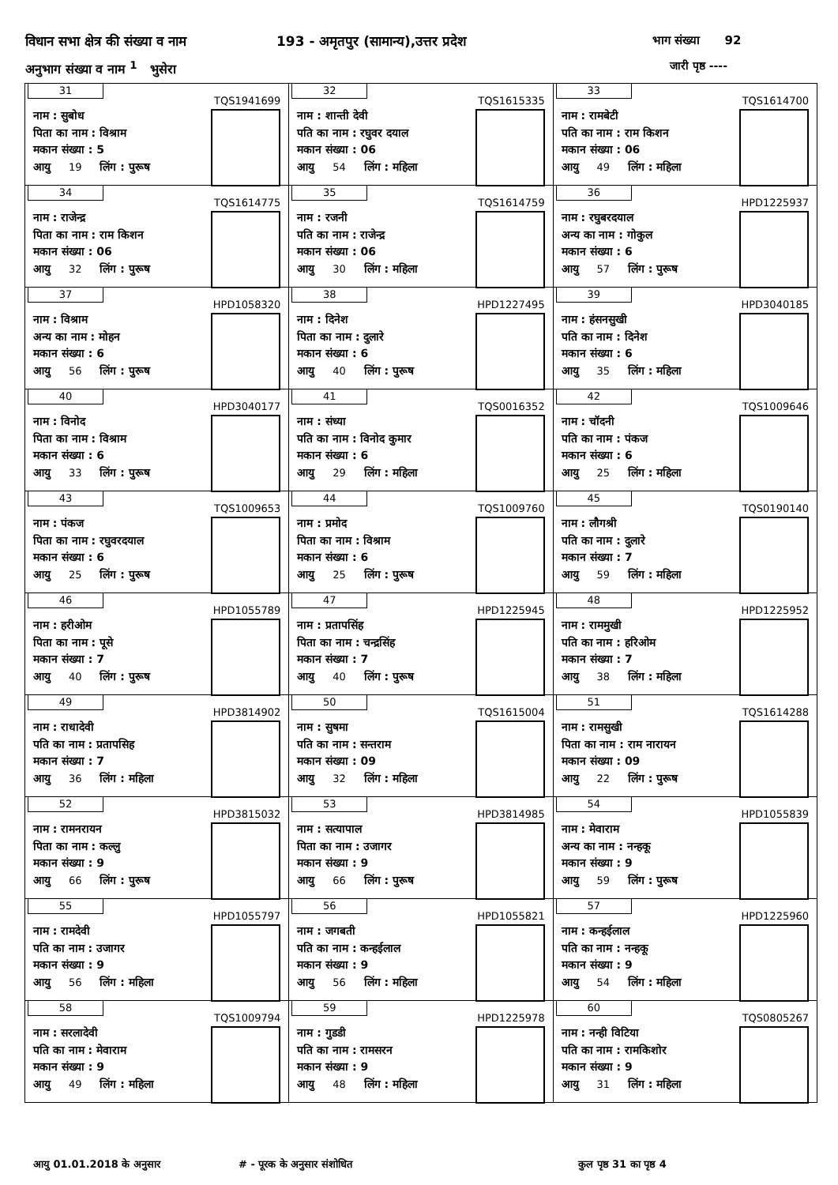विधान सभा क्षेत्र की संख्या व नाम
193 - अमृतपुर (सामान्य),उत्तर प्रदेश
भाग संख्या 92
अनुभाग संख्या व नाम <sup>1</sup> भुसेरा जारी पृष्ठ ----
| 31 TQS1941699 नाम : सुबोध पिता का नाम : विश्राम मकान संख्या : 5 आयु 19 लिंग : पुरूष | 32 TQS1615335 नाम : शान्ती देवी पति का नाम : रघुवर दयाल मकान संख्या : 06 आयु 54 लिंग : महिला | 33 TQS1614700 नाम : रामबेटी पति का नाम : राम किशन मकान संख्या : 06 आयु 49 लिंग : महिला |
| 34 TQS1614775 नाम : राजेन्द्र पिता का नाम : राम किशन मकान संख्या : 06 आयु 32 लिंग : पुरूष | 35 TQS1614759 नाम : रजनी पति का नाम : राजेन्द्र मकान संख्या : 06 आयु 30 लिंग : महिला | 36 HPD1225937 नाम : रघुबरदयाल अन्य का नाम : गोकुल मकान संख्या : 6 आयु 57 लिंग : पुरूष |
| 37 HPD1058320 नाम : विश्राम अन्य का नाम : मोहन मकान संख्या : 6 आयु 56 लिंग : पुरूष | 38 HPD1227495 नाम : दिनेश पिता का नाम : दुलारे मकान संख्या : 6 आयु 40 लिंग : पुरूष | 39 HPD3040185 नाम : हंसनसुखी पति का नाम : दिनेश मकान संख्या : 6 आयु 35 लिंग : महिला |
| 40 HPD3040177 नाम : विनोद पिता का नाम : विश्राम मकान संख्या : 6 आयु 33 लिंग : पुरूष | 41 TQS0016352 नाम : संध्या पति का नाम : विनोद कुमार मकान संख्या : 6 आयु 29 लिंग : महिला | 42 TQS1009646 नाम : चॉदनी पति का नाम : पंकज मकान संख्या : 6 आयु 25 लिंग : महिला |
| 43 TQS1009653 नाम : पंकज पिता का नाम : रघुवरदयाल मकान संख्या : 6 आयु 25 लिंग : पुरूष | 44 TQS1009760 नाम : प्रमोद पिता का नाम : विश्राम मकान संख्या : 6 आयु 25 लिंग : पुरूष | 45 TQS0190140 नाम : लौगश्री पति का नाम : दुलारे मकान संख्या : 7 आयु 59 लिंग : महिला |
| 46 HPD1055789 नाम : हरीओम पिता का नाम : पूसे मकान संख्या : 7 आयु 40 लिंग : पुरूष | 47 HPD1225945 नाम : प्रतापसिंह पिता का नाम : चन्द्रसिंह मकान संख्या : 7 आयु 40 लिंग : पुरूष | 48 HPD1225952 नाम : राममुखी पति का नाम : हरिओम मकान संख्या : 7 आयु 38 लिंग : महिला |
| 49 HPD3814902 नाम : राधादेवी पति का नाम : प्रतापसिह मकान संख्या : 7 आयु 36 लिंग : महिला | 50 TQS1615004 नाम : सुषमा पति का नाम : सन्तराम मकान संख्या : 09 आयु 32 लिंग : महिला | 51 TQS1614288 नाम : रामसुखी पिता का नाम : राम नारायन मकान संख्या : 09 आयु 22 लिंग : पुरूष |
| 52 HPD3815032 नाम : रामनरायन पिता का नाम : कल्लु मकान संख्या : 9 आयु 66 लिंग : पुरूष | 53 HPD3814985 नाम : सत्यापाल पिता का नाम : उजागर मकान संख्या : 9 आयु 66 लिंग : पुरूष | 54 HPD1055839 नाम : मेवाराम अन्य का नाम : नन्हकू मकान संख्या : 9 आयु 59 लिंग : पुरूष |
| 55 HPD1055797 नाम : रामदेवी पति का नाम : उजागर मकान संख्या : 9 आयु 56 लिंग : महिला | 56 HPD1055821 नाम : जगबती पति का नाम : कन्हईलाल मकान संख्या : 9 आयु 56 लिंग : महिला | 57 HPD1225960 नाम : कन्हईलाल पति का नाम : नन्हकू मकान संख्या : 9 आयु 54 लिंग : महिला |
| 58 TQS1009794 नाम : सरलादेवी पति का नाम : मेवाराम मकान संख्या : 9 आयु 49 लिंग : महिला | 59 HPD1225978 नाम : गुडडी पति का नाम : रामसरन मकान संख्या : 9 आयु 48 लिंग : महिला | 60 TQS0805267 नाम : नन्ही विटिया पति का नाम : रामकिशोर मकान संख्या : 9 आयु 31 लिंग : महिला |
आयु 01.01.2018 के अनुसार # - पूरक के अनुसार संशोधित कुल पृष्ठ 31 का पृष्ठ 4